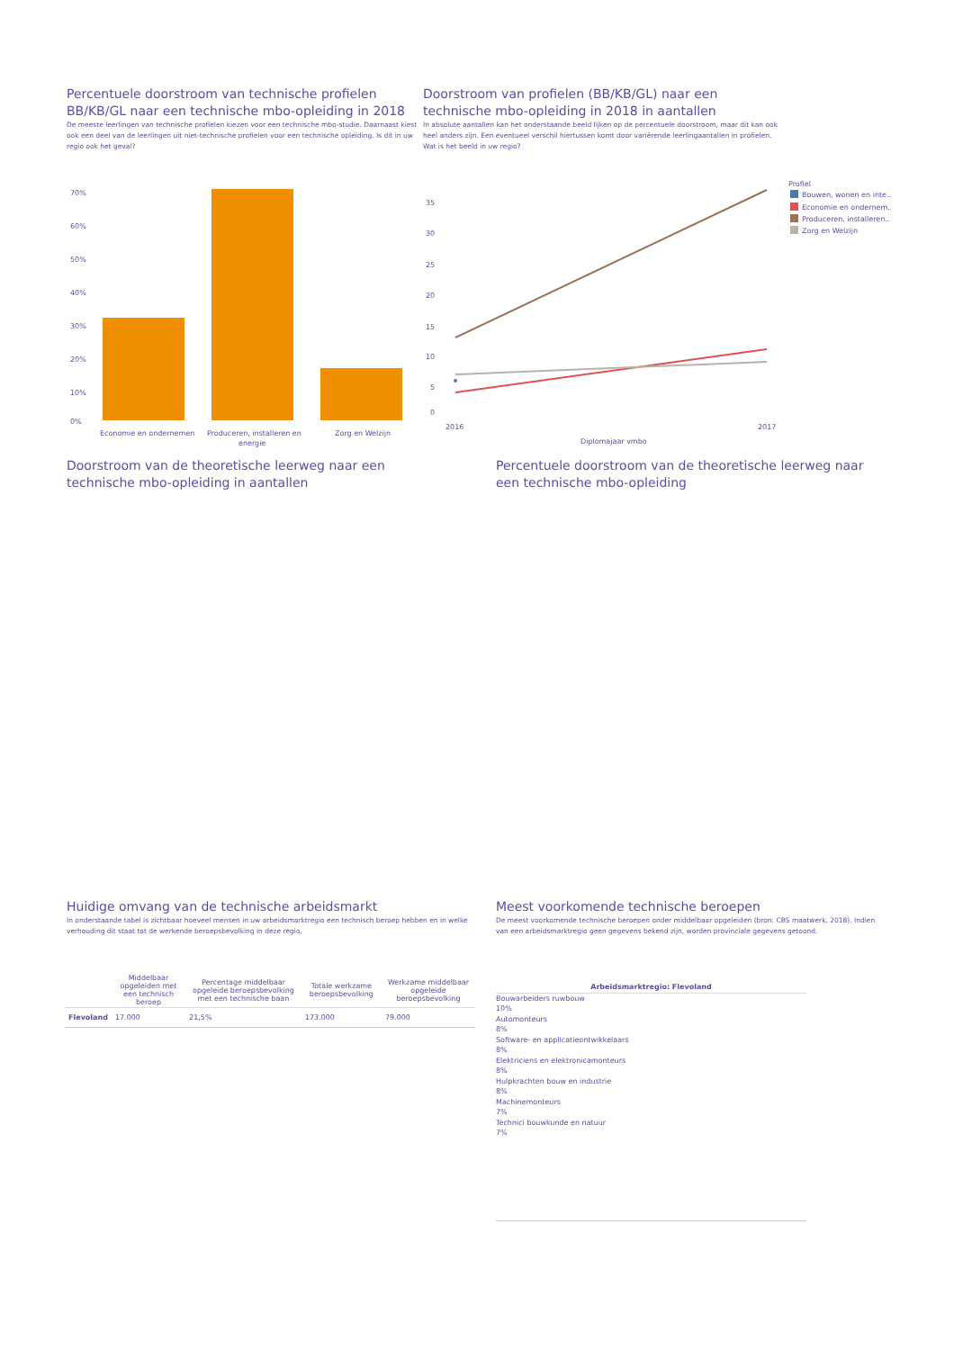Percentuele doorstroom van technische profielen BB/KB/GL naar een technische mbo-opleiding in 2018
De meeste leerlingen van technische profielen kiezen voor een technische mbo-studie. Daarnaast kiest ook een deel van de leerlingen uit niet-technische profielen voor een technische opleiding. Is dit in uw regio ook het geval?
Doorstroom van profielen (BB/KB/GL) naar een technische mbo-opleiding in 2018 in aantallen
In absolute aantallen kan het onderstaande beeld lijken op de percentuele doorstroom, maar dit kan ook heel anders zijn. Een eventueel verschil hiertussen komt door variërende leerlingaantallen in profielen. Wat is het beeld in uw regio?
70%
60%
50%
40%
30%
20%
10%
0%
Economie en ondernemen
Produceren, installeren en
energie
Zorg en Welzijn
35
30
25
20
15
10
5
0
2016
2017
Diplomajaar vmbo
Profiel
Bouwen, wonen en inte..
Economie en ondernem..
Produceren, installeren..
Zorg en Welzijn
Doorstroom van de theoretische leerweg naar een technische mbo-opleiding in aantallen
Percentuele doorstroom van de theoretische leerweg naar een technische mbo-opleiding
Huidige omvang van de technische arbeidsmarkt
In onderstaande tabel is zichtbaar hoeveel mensen in uw arbeidsmarktregio een technisch beroep hebben en in welke verhouding dit staat tot de werkende beroepsbevolking in deze regio.
| | Middelbaar opgeleiden met een technisch beroep | Percentage middelbaar opgeleide beroepsbevolking met een technische baan | Totale werkzame beroepsbevolking | Werkzame middelbaar opgeleide beroepsbevolking |
| --- | --- | --- | --- | --- |
| Flevoland | 17.000 | 21,5% | 173.000 | 79.000 |
Meest voorkomende technische beroepen
De meest voorkomende technische beroepen onder middelbaar opgeleiden (bron: CBS maatwerk, 2018). Indien van een arbeidsmarktregio geen gegevens bekend zijn, worden provinciale gegevens getoond.
Arbeidsmarktregio: Flevoland
Bouwarbeiders ruwbouw
10%
Automonteurs
8%
Software- en applicatieontwikkelaars
8%
Elektriciens en elektronicamonteurs
8%
Hulpkrachten bouw en industrie
8%
Machinemonteurs
7%
Technici bouwkunde en natuur
7%